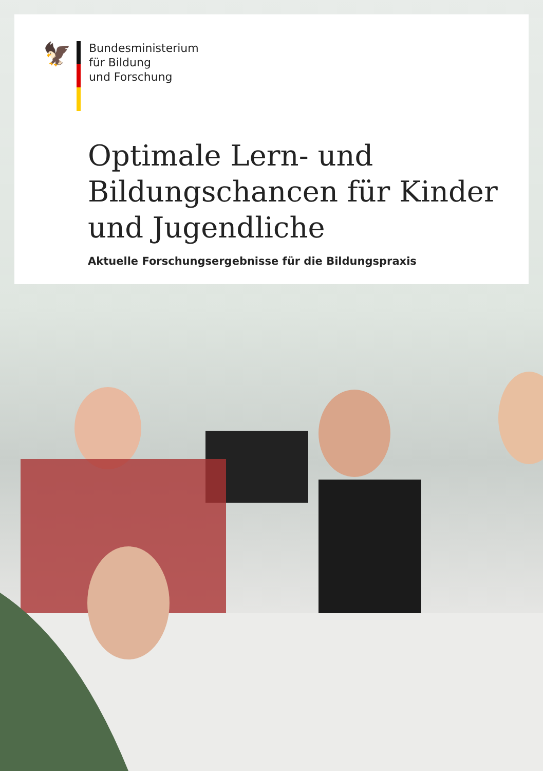🦅
Bundesministerium
für Bildung
und Forschung
Optimale Lern- und
Bildungschancen für Kinder
und Jugendliche
Aktuelle Forschungsergebnisse für die Bildungspraxis